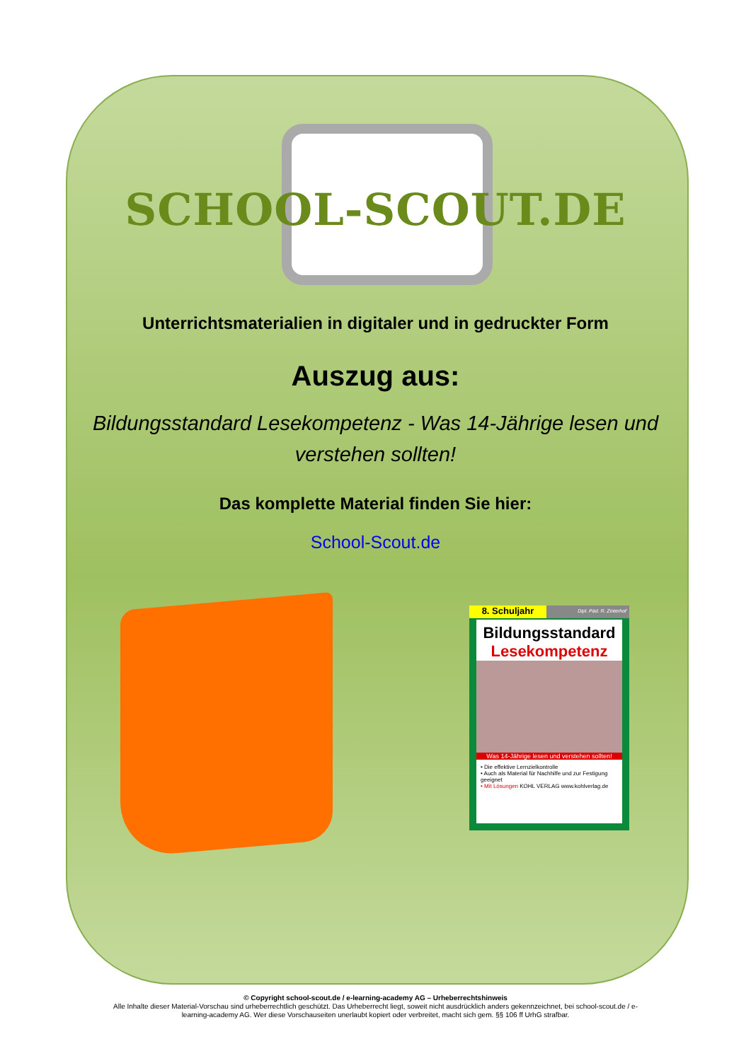SCHOOL-SCOUT.DE
Unterrichtsmaterialien in digitaler und in gedruckter Form
Auszug aus:
Bildungsstandard Lesekompetenz - Was 14-Jährige lesen und verstehen sollten!
Das komplette Material finden Sie hier:
School-Scout.de
8. Schuljahr
Dipl. Päd. R. Zinterhof
Bildungsstandard
Lesekompetenz
Was 14-Jährige lesen und verstehen sollten!
• Die effektive Lernzielkontrolle
• Auch als Material für Nachhilfe und zur Festigung geeignet
• Mit Lösungen KOHL VERLAG www.kohlverlag.de
© Copyright school-scout.de / e-learning-academy AG – Urheberrechtshinweis
Alle Inhalte dieser Material-Vorschau sind urheberrechtlich geschützt. Das Urheberrecht liegt, soweit nicht ausdrücklich anders gekennzeichnet, bei school-scout.de / e-
learning-academy AG. Wer diese Vorschauseiten unerlaubt kopiert oder verbreitet, macht sich gem. §§ 106 ff UrhG strafbar.